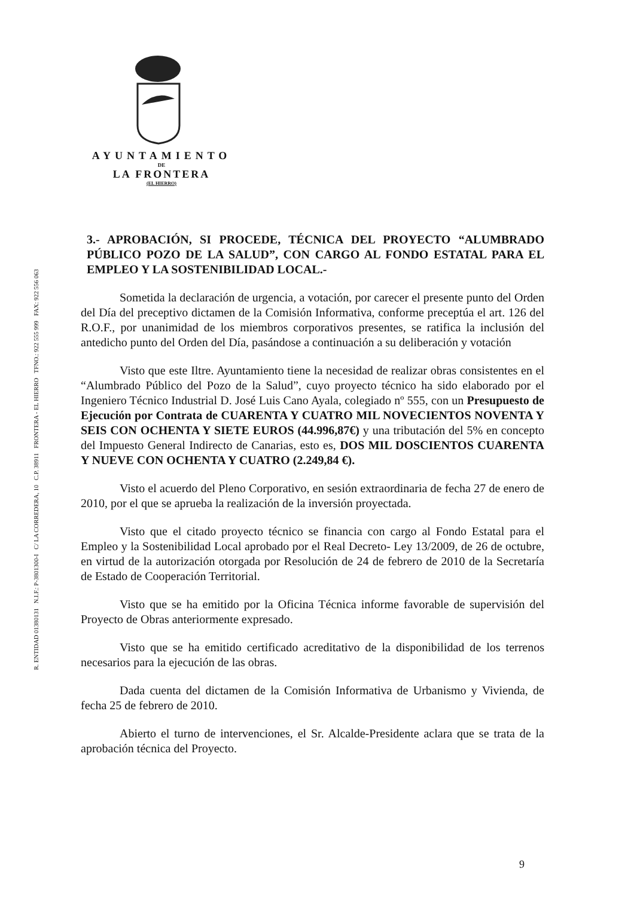AYUNTAMIENTO
DE
LA FRONTERA
(EL HIERRO)
R. ENTIDAD 01380131 N.I.F.: P-3801300-I C/ LA CORREDERA, 10 C.P. 38911 FRONTERA - EL HIERRO TFNO.: 922 555 999 FAX: 922 556 063
3.- APROBACIÓN, SI PROCEDE, TÉCNICA DEL PROYECTO “ALUMBRADO PÚBLICO POZO DE LA SALUD”, CON CARGO AL FONDO ESTATAL PARA EL EMPLEO Y LA SOSTENIBILIDAD LOCAL.-
Sometida la declaración de urgencia, a votación, por carecer el presente punto del Orden del Día del preceptivo dictamen de la Comisión Informativa, conforme preceptúa el art. 126 del R.O.F., por unanimidad de los miembros corporativos presentes, se ratifica la inclusión del antedicho punto del Orden del Día, pasándose a continuación a su deliberación y votación
Visto que este Iltre. Ayuntamiento tiene la necesidad de realizar obras consistentes en el “Alumbrado Público del Pozo de la Salud”, cuyo proyecto técnico ha sido elaborado por el Ingeniero Técnico Industrial D. José Luis Cano Ayala, colegiado nº 555, con un Presupuesto de Ejecución por Contrata de CUARENTA Y CUATRO MIL NOVECIENTOS NOVENTA Y SEIS CON OCHENTA Y SIETE EUROS (44.996,87€) y una tributación del 5% en concepto del Impuesto General Indirecto de Canarias, esto es, DOS MIL DOSCIENTOS CUARENTA Y NUEVE CON OCHENTA Y CUATRO (2.249,84 €).
Visto el acuerdo del Pleno Corporativo, en sesión extraordinaria de fecha 27 de enero de 2010, por el que se aprueba la realización de la inversión proyectada.
Visto que el citado proyecto técnico se financia con cargo al Fondo Estatal para el Empleo y la Sostenibilidad Local aprobado por el Real Decreto- Ley 13/2009, de 26 de octubre, en virtud de la autorización otorgada por Resolución de 24 de febrero de 2010 de la Secretaría de Estado de Cooperación Territorial.
Visto que se ha emitido por la Oficina Técnica informe favorable de supervisión del Proyecto de Obras anteriormente expresado.
Visto que se ha emitido certificado acreditativo de la disponibilidad de los terrenos necesarios para la ejecución de las obras.
Dada cuenta del dictamen de la Comisión Informativa de Urbanismo y Vivienda, de fecha 25 de febrero de 2010.
Abierto el turno de intervenciones, el Sr. Alcalde-Presidente aclara que se trata de la aprobación técnica del Proyecto.
9